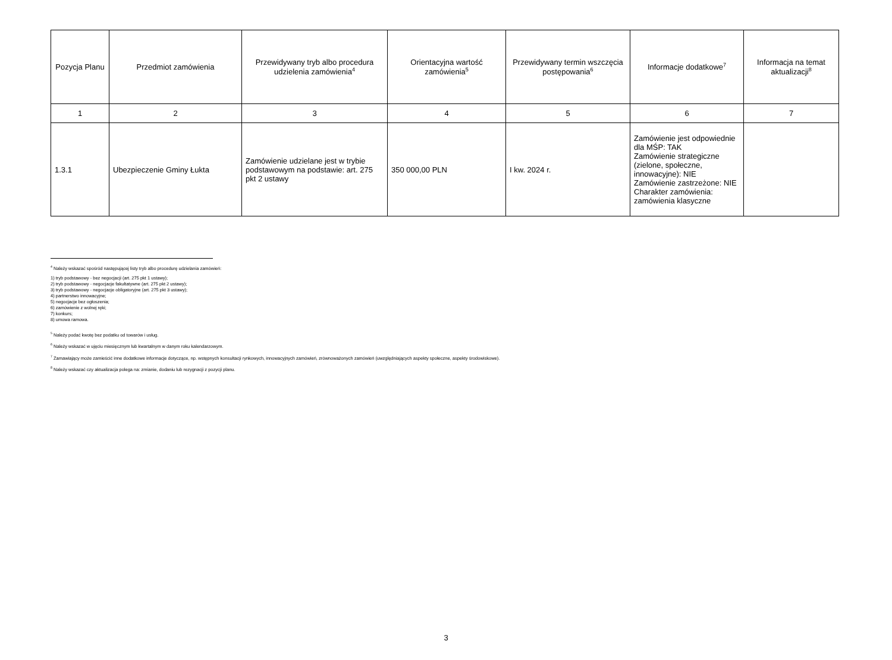| Pozycja Planu | Przedmiot zamówienia | Przewidywany tryb albo procedura udzielenia zamówienia<sup>4</sup> | Orientacyjna wartość zamówienia<sup>5</sup> | Przewidywany termin wszczęcia postępowania<sup>6</sup> | Informacje dodatkowe<sup>7</sup> | Informacja na temat aktualizacji<sup>8</sup> |
| --- | --- | --- | --- | --- | --- | --- |
| 1 | 2 | 3 | 4 | 5 | 6 | 7 |
| 1.3.1 | Ubezpieczenie Gminy Łukta | Zamówienie udzielane jest w trybie podstawowym na podstawie: art. 275 pkt 2 ustawy | 350 000,00 PLN | I kw. 2024 r. | Zamówienie jest odpowiednie dla MŚP: TAK Zamówienie strategiczne (zielone, społeczne, innowacyjne): NIE Zamówienie zastrzeżone: NIE Charakter zamówienia: zamówienia klasyczne | |
<sup>4</sup> Należy wskazać spośród następującej listy tryb albo procedurę udzielania zamówień:
1) tryb podstawowy - bez negocjacji (art. 275 pkt 1 ustawy);
2) tryb podstawowy - negocjacje fakultatywne (art. 275 pkt 2 ustawy);
3) tryb podstawowy - negocjacje obligatoryjne (art. 275 pkt 3 ustawy);
4) partnerstwo innowacyjne;
5) negocjacje bez ogłoszenia;
6) zamówienie z wolnej ręki;
7) konkurs;
8) umowa ramowa.
<sup>5</sup> Należy podać kwotę bez podatku od towarów i usług.
<sup>6</sup> Należy wskazać w ujęciu miesięcznym lub kwartalnym w danym roku kalendarzowym.
<sup>7</sup> Zamawiający może zamieścić inne dodatkowe informacje dotyczące, np. wstępnych konsultacji rynkowych, innowacyjnych zamówień, zrównoważonych zamówień (uwzględniających aspekty społeczne, aspekty środowiskowe).
<sup>8</sup> Należy wskazać czy aktualizacja polega na: zmianie, dodaniu lub rezygnacji z pozycji planu.
3